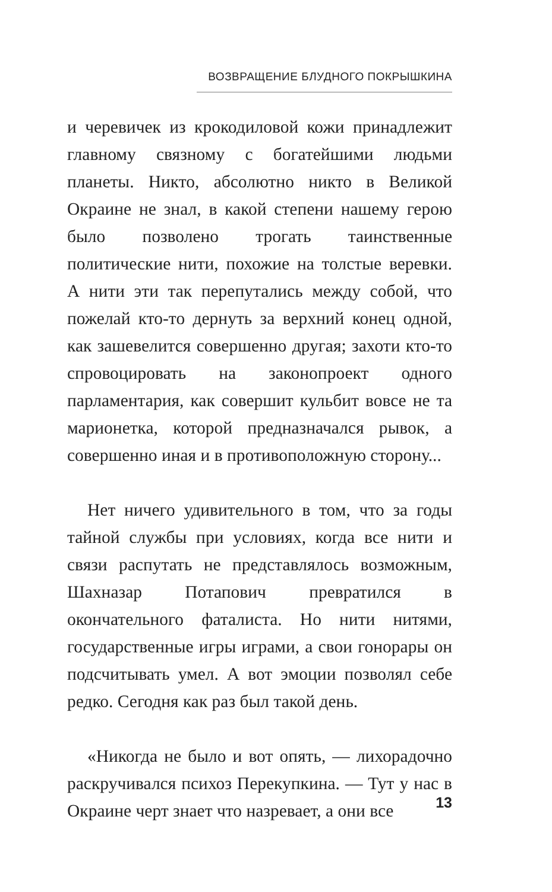ВОЗВРАЩЕНИЕ БЛУДНОГО ПОКРЫШКИНА
и черевичек из крокодиловой кожи принадлежит главному связному с богатейшими людьми планеты. Никто, абсолютно никто в Великой Окраине не знал, в какой степени нашему герою было позволено трогать таинственные политические нити, похожие на толстые веревки. А нити эти так перепутались между собой, что пожелай кто-то дернуть за верхний конец одной, как зашевелится совершенно другая; захоти кто-то спровоцировать на законопроект одного парламентария, как совершит кульбит вовсе не та марионетка, которой предназначался рывок, а совершенно иная и в противоположную сторону...
Нет ничего удивительного в том, что за годы тайной службы при условиях, когда все нити и связи распутать не представлялось возможным, Шахназар Потапович превратился в окончательного фаталиста. Но нити нитями, государственные игры играми, а свои гонорары он подсчитывать умел. А вот эмоции позволял себе редко. Сегодня как раз был такой день.
«Никогда не было и вот опять, — лихорадочно раскручивался психоз Перекупкина. — Тут у нас в Окраине черт знает что назревает, а они все
13